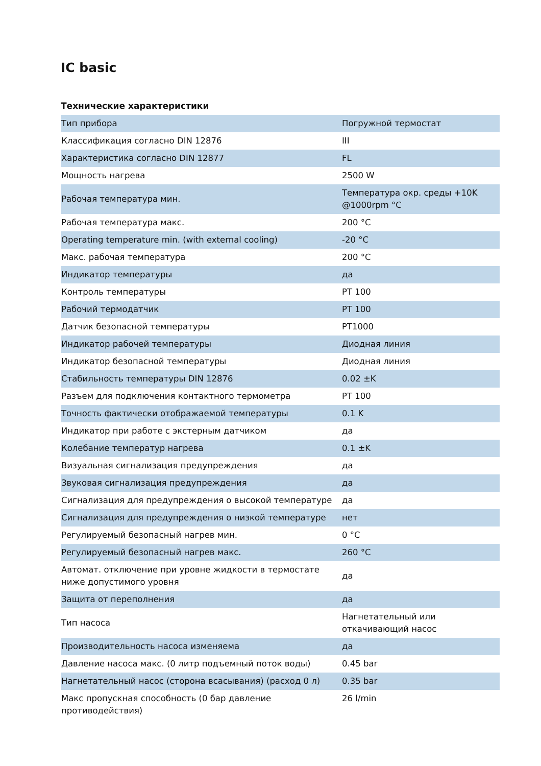IC basic
Технические характеристики
| Тип прибора | Погружной термостат |
| Классификация согласно DIN 12876 | III |
| Характеристика согласно DIN 12877 | FL |
| Мощность нагрева | 2500 W |
| Рабочая температура мин. | Температура окр. среды +10K @1000rpm °C |
| Рабочая температура макс. | 200 °C |
| Operating temperature min. (with external cooling) | -20 °C |
| Макс. рабочая температура | 200 °C |
| Индикатор температуры | да |
| Контроль температуры | PT 100 |
| Рабочий термодатчик | PT 100 |
| Датчик безопасной температуры | PT1000 |
| Индикатор рабочей температуры | Диодная линия |
| Индикатор безопасной температуры | Диодная линия |
| Стабильность температуры DIN 12876 | 0.02 ±K |
| Разъем для подключения контактного термометра | PT 100 |
| Точность фактически отображаемой температуры | 0.1 K |
| Индикатор при работе с экстерным датчиком | да |
| Колебание температур нагрева | 0.1 ±K |
| Визуальная сигнализация предупреждения | да |
| Звуковая сигнализация предупреждения | да |
| Сигнализация для предупреждения о высокой температуре | да |
| Сигнализация для предупреждения о низкой температуре | нет |
| Регулируемый безопасный нагрев мин. | 0 °C |
| Регулируемый безопасный нагрев макс. | 260 °C |
| Автомат. отключение при уровне жидкости в термостате ниже допустимого уровня | да |
| Защита от переполнения | да |
| Тип насоса | Нагнетательный или откачивающий насос |
| Производительность насоса изменяема | да |
| Давление насоса макс. (0 литр подъемный поток воды) | 0.45 bar |
| Нагнетательный насос (сторона всасывания) (расход 0 л) | 0.35 bar |
| Макс пропускная способность (0 бар давление противодействия) | 26 l/min |